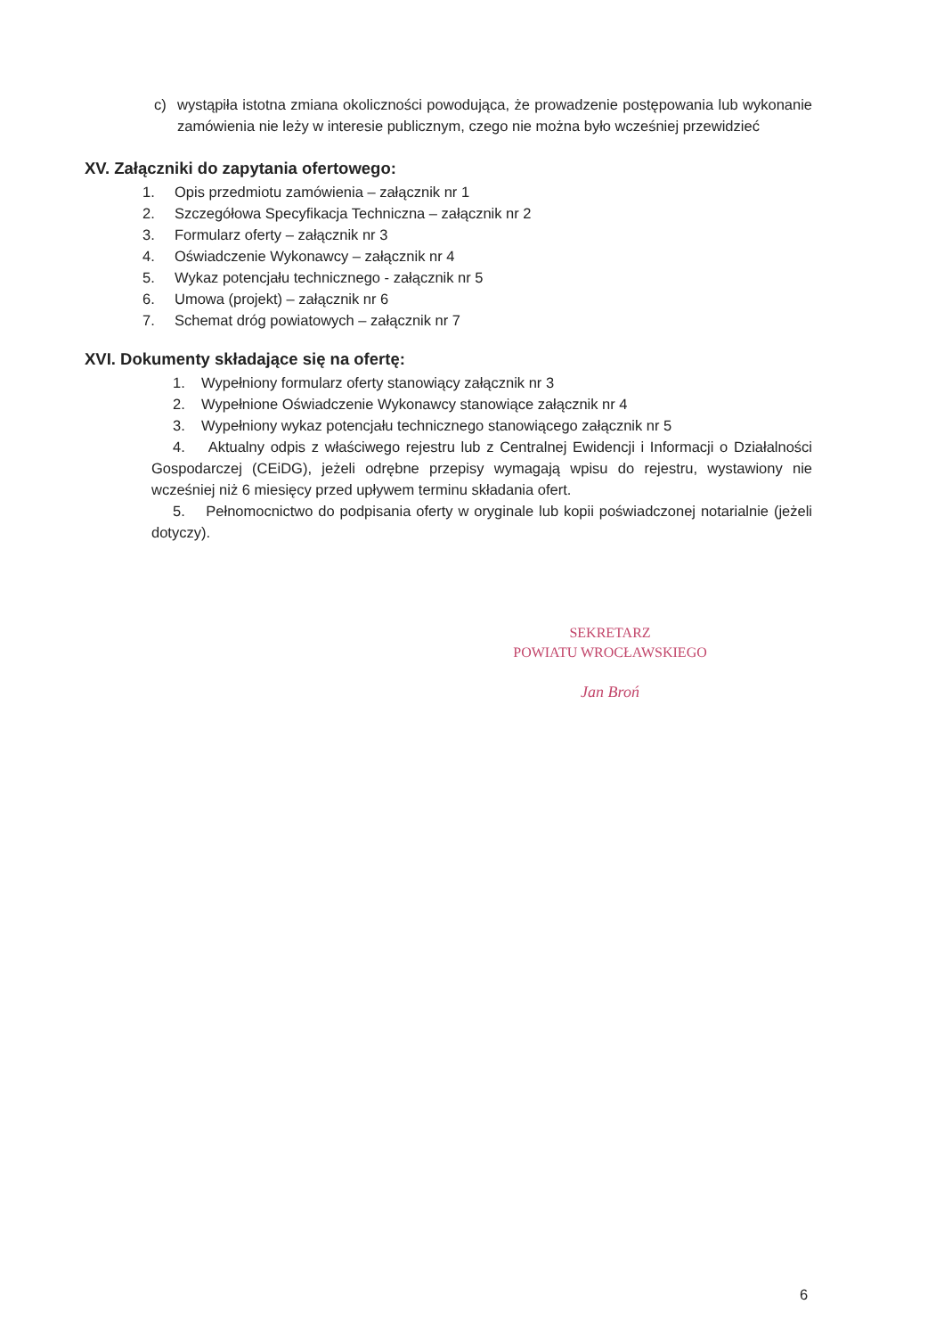c) wystąpiła istotna zmiana okoliczności powodująca, że prowadzenie postępowania lub wykonanie zamówienia nie leży w interesie publicznym, czego nie można było wcześniej przewidzieć
XV. Załączniki do zapytania ofertowego:
1. Opis przedmiotu zamówienia – załącznik nr 1
2. Szczegółowa Specyfikacja Techniczna – załącznik nr 2
3. Formularz oferty – załącznik nr 3
4. Oświadczenie Wykonawcy – załącznik nr 4
5. Wykaz potencjału technicznego - załącznik nr 5
6. Umowa (projekt) – załącznik nr 6
7. Schemat dróg powiatowych – załącznik nr 7
XVI. Dokumenty składające się na ofertę:
1. Wypełniony formularz oferty stanowiący załącznik nr 3
2. Wypełnione Oświadczenie Wykonawcy stanowiące załącznik nr 4
3. Wypełniony wykaz potencjału technicznego stanowiącego załącznik nr 5
4. Aktualny odpis z właściwego rejestru lub z Centralnej Ewidencji i Informacji o Działalności Gospodarczej (CEiDG), jeżeli odrębne przepisy wymagają wpisu do rejestru, wystawiony nie wcześniej niż 6 miesięcy przed upływem terminu składania ofert.
5. Pełnomocnictwo do podpisania oferty w oryginale lub kopii poświadczonej notarialnie (jeżeli dotyczy).
SEKRETARZ
POWIATU WROCŁAWSKIEGO
Jan Broń
6